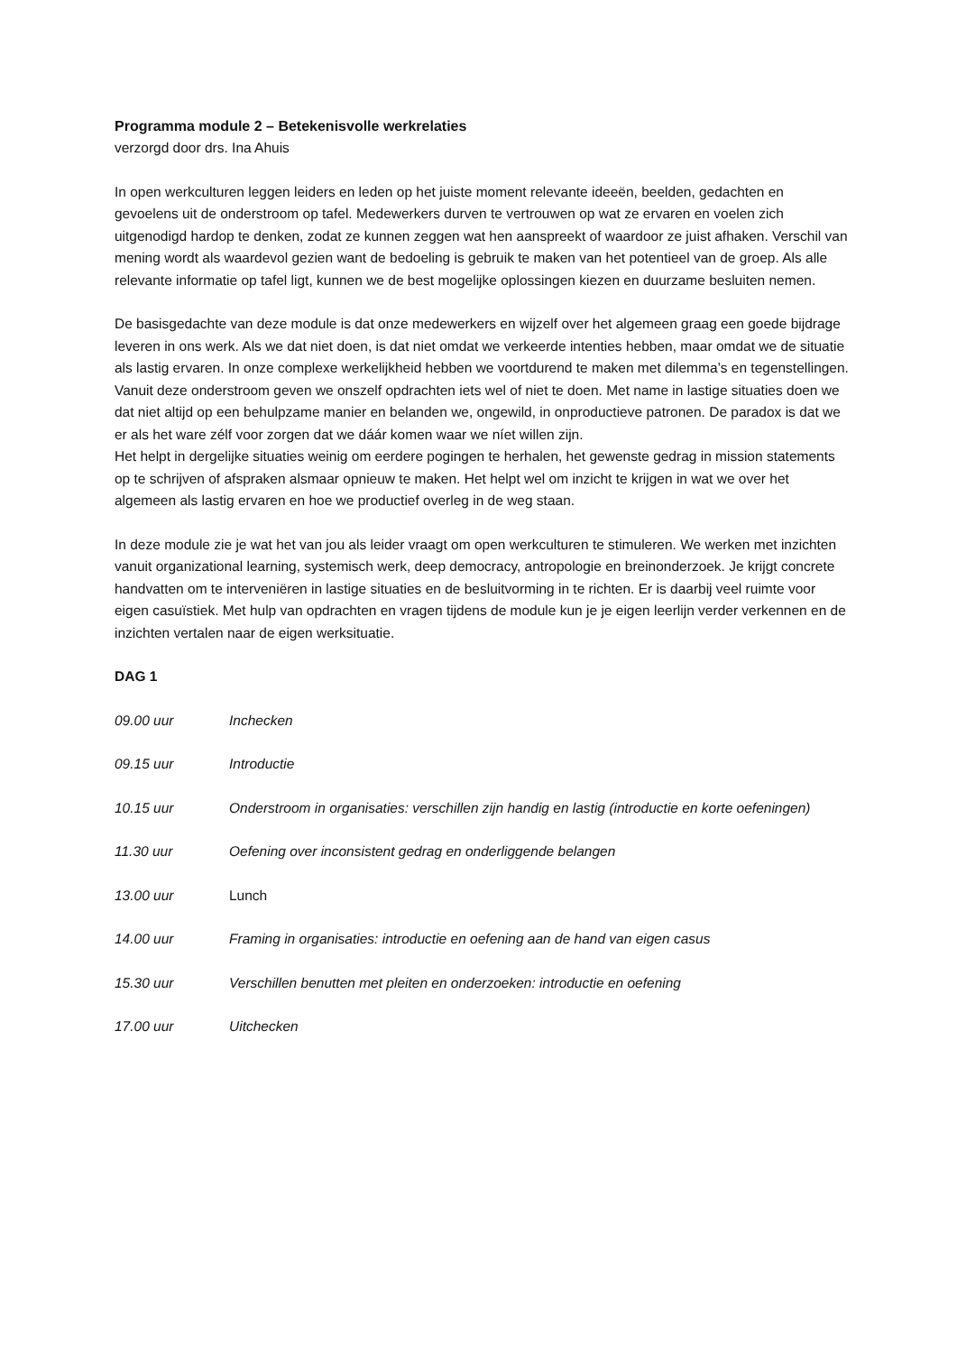Programma module 2 – Betekenisvolle werkrelaties
verzorgd door drs. Ina Ahuis
In open werkculturen leggen leiders en leden op het juiste moment relevante ideeën, beelden, gedachten en gevoelens uit de onderstroom op tafel. Medewerkers durven te vertrouwen op wat ze ervaren en voelen zich uitgenodigd hardop te denken, zodat ze kunnen zeggen wat hen aanspreekt of waardoor ze juist afhaken. Verschil van mening wordt als waardevol gezien want de bedoeling is gebruik te maken van het potentieel van de groep. Als alle relevante informatie op tafel ligt, kunnen we de best mogelijke oplossingen kiezen en duurzame besluiten nemen.
De basisgedachte van deze module is dat onze medewerkers en wijzelf over het algemeen graag een goede bijdrage leveren in ons werk. Als we dat niet doen, is dat niet omdat we verkeerde intenties hebben, maar omdat we de situatie als lastig ervaren. In onze complexe werkelijkheid hebben we voortdurend te maken met dilemma’s en tegenstellingen. Vanuit deze onderstroom geven we onszelf opdrachten iets wel of niet te doen. Met name in lastige situaties doen we dat niet altijd op een behulpzame manier en belanden we, ongewild, in onproductieve patronen. De paradox is dat we er als het ware zélf voor zorgen dat we dáár komen waar we níet willen zijn.
Het helpt in dergelijke situaties weinig om eerdere pogingen te herhalen, het gewenste gedrag in mission statements op te schrijven of afspraken alsmaar opnieuw te maken. Het helpt wel om inzicht te krijgen in wat we over het algemeen als lastig ervaren en hoe we productief overleg in de weg staan.
In deze module zie je wat het van jou als leider vraagt om open werkculturen te stimuleren. We werken met inzichten vanuit organizational learning, systemisch werk, deep democracy, antropologie en breinonderzoek. Je krijgt concrete handvatten om te interveniëren in lastige situaties en de besluitvorming in te richten. Er is daarbij veel ruimte voor eigen casuïstiek. Met hulp van opdrachten en vragen tijdens de module kun je je eigen leerlijn verder verkennen en de inzichten vertalen naar de eigen werksituatie.
DAG 1
09.00 uur Inchecken
09.15 uur Introductie
10.15 uur Onderstroom in organisaties: verschillen zijn handig en lastig (introductie en korte oefeningen)
11.30 uur Oefening over inconsistent gedrag en onderliggende belangen
13.00 uur Lunch
14.00 uur Framing in organisaties: introductie en oefening aan de hand van eigen casus
15.30 uur Verschillen benutten met pleiten en onderzoeken: introductie en oefening
17.00 uur Uitchecken